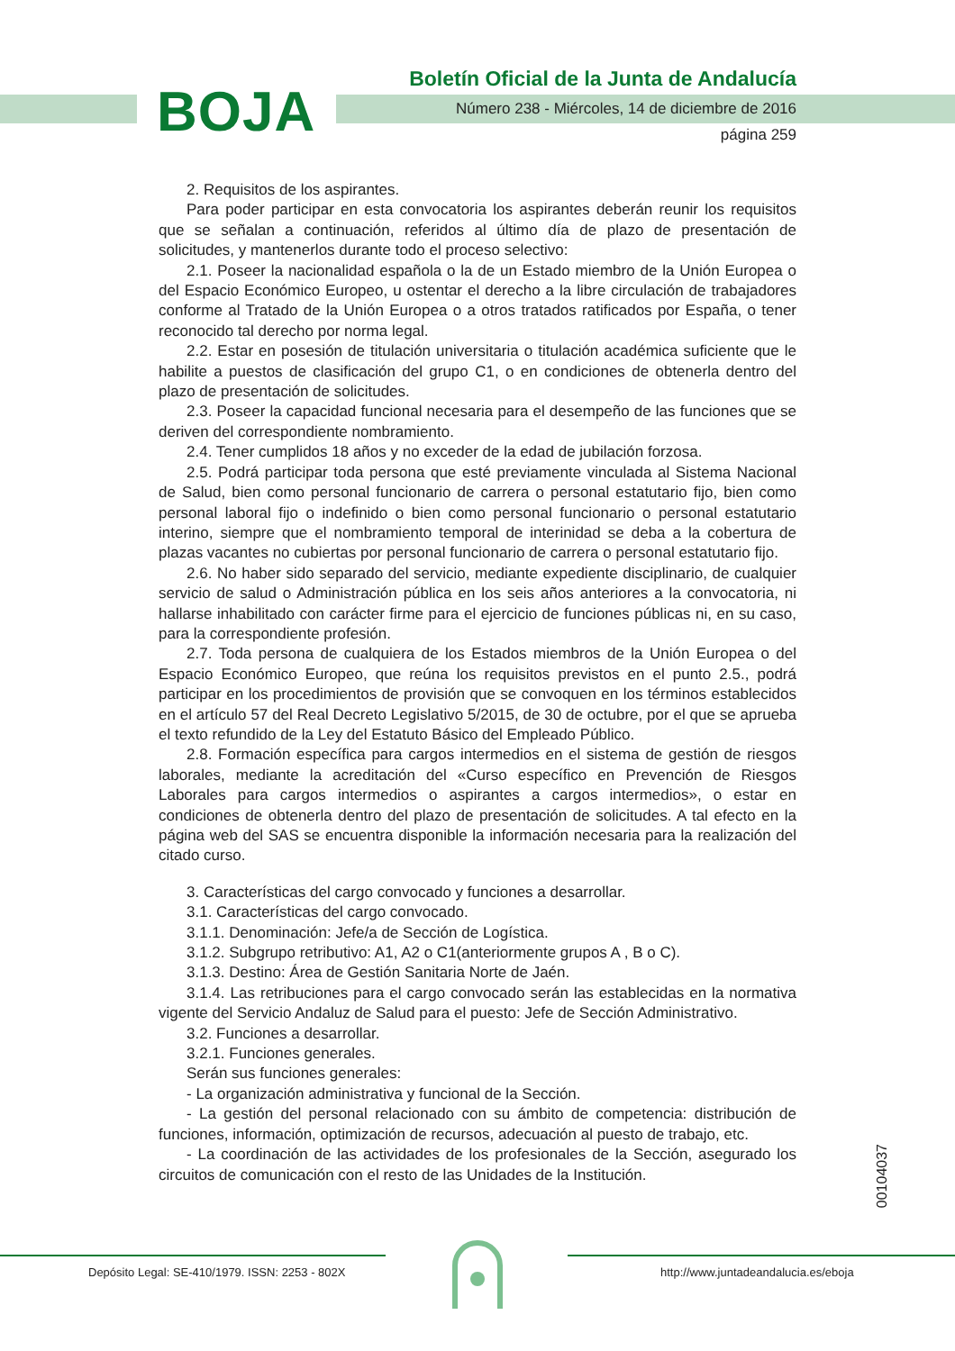BOJA
Boletín Oficial de la Junta de Andalucía
Número 238 - Miércoles, 14 de diciembre de 2016
página 259
2. Requisitos de los aspirantes.
Para poder participar en esta convocatoria los aspirantes deberán reunir los requisitos que se señalan a continuación, referidos al último día de plazo de presentación de solicitudes, y mantenerlos durante todo el proceso selectivo:
2.1. Poseer la nacionalidad española o la de un Estado miembro de la Unión Europea o del Espacio Económico Europeo, u ostentar el derecho a la libre circulación de trabajadores conforme al Tratado de la Unión Europea o a otros tratados ratificados por España, o tener reconocido tal derecho por norma legal.
2.2. Estar en posesión de titulación universitaria o titulación académica suficiente que le habilite a puestos de clasificación del grupo C1, o en condiciones de obtenerla dentro del plazo de presentación de solicitudes.
2.3. Poseer la capacidad funcional necesaria para el desempeño de las funciones que se deriven del correspondiente nombramiento.
2.4. Tener cumplidos 18 años y no exceder de la edad de jubilación forzosa.
2.5. Podrá participar toda persona que esté previamente vinculada al Sistema Nacional de Salud, bien como personal funcionario de carrera o personal estatutario fijo, bien como personal laboral fijo o indefinido o bien como personal funcionario o personal estatutario interino, siempre que el nombramiento temporal de interinidad se deba a la cobertura de plazas vacantes no cubiertas por personal funcionario de carrera o personal estatutario fijo.
2.6. No haber sido separado del servicio, mediante expediente disciplinario, de cualquier servicio de salud o Administración pública en los seis años anteriores a la convocatoria, ni hallarse inhabilitado con carácter firme para el ejercicio de funciones públicas ni, en su caso, para la correspondiente profesión.
2.7. Toda persona de cualquiera de los Estados miembros de la Unión Europea o del Espacio Económico Europeo, que reúna los requisitos previstos en el punto 2.5., podrá participar en los procedimientos de provisión que se convoquen en los términos establecidos en el artículo 57 del Real Decreto Legislativo 5/2015, de 30 de octubre, por el que se aprueba el texto refundido de la Ley del Estatuto Básico del Empleado Público.
2.8. Formación específica para cargos intermedios en el sistema de gestión de riesgos laborales, mediante la acreditación del «Curso específico en Prevención de Riesgos Laborales para cargos intermedios o aspirantes a cargos intermedios», o estar en condiciones de obtenerla dentro del plazo de presentación de solicitudes. A tal efecto en la página web del SAS se encuentra disponible la información necesaria para la realización del citado curso.
3. Características del cargo convocado y funciones a desarrollar.
3.1. Características del cargo convocado.
3.1.1. Denominación: Jefe/a de Sección de Logística.
3.1.2. Subgrupo retributivo: A1, A2 o C1(anteriormente grupos A , B o C).
3.1.3. Destino: Área de Gestión Sanitaria Norte de Jaén.
3.1.4. Las retribuciones para el cargo convocado serán las establecidas en la normativa vigente del Servicio Andaluz de Salud para el puesto: Jefe de Sección Administrativo.
3.2. Funciones a desarrollar.
3.2.1. Funciones generales.
Serán sus funciones generales:
- La organización administrativa y funcional de la Sección.
- La gestión del personal relacionado con su ámbito de competencia: distribución de funciones, información, optimización de recursos, adecuación al puesto de trabajo, etc.
- La coordinación de las actividades de los profesionales de la Sección, asegurado los circuitos de comunicación con el resto de las Unidades de la Institución.
00104037
Depósito Legal: SE-410/1979. ISSN: 2253 - 802X
http://www.juntadeandalucia.es/eboja